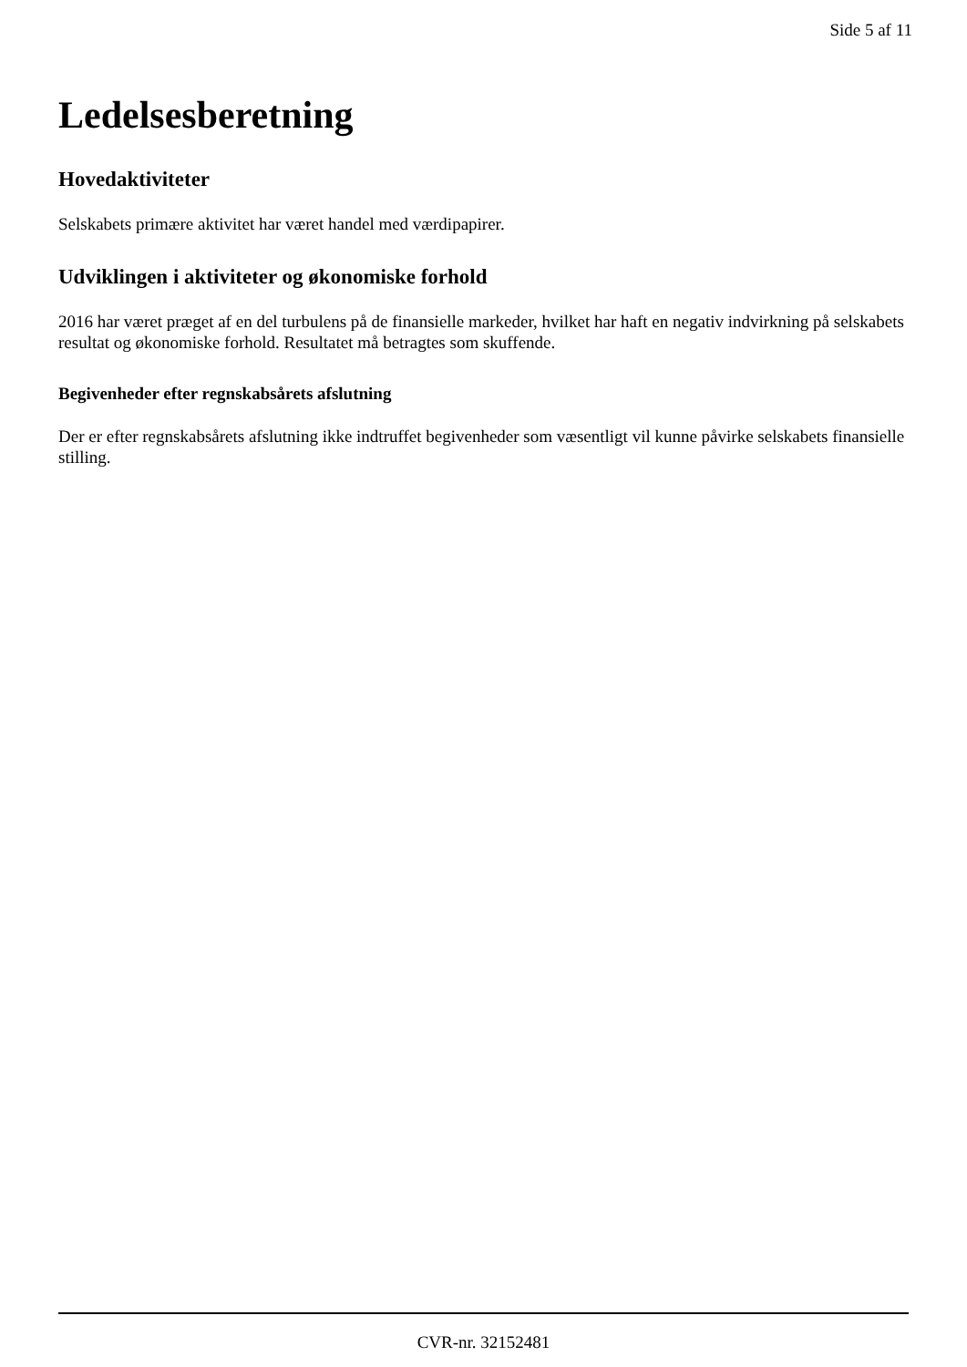Side 5 af 11
Ledelsesberetning
Hovedaktiviteter
Selskabets primære aktivitet har været handel med værdipapirer.
Udviklingen i aktiviteter og økonomiske forhold
2016 har været præget af en del turbulens på de finansielle markeder, hvilket har haft en negativ indvirkning på selskabets resultat og økonomiske forhold. Resultatet må betragtes som skuffende.
Begivenheder efter regnskabsårets afslutning
Der er efter regnskabsårets afslutning ikke indtruffet begivenheder som væsentligt vil kunne påvirke selskabets finansielle stilling.
CVR-nr. 32152481